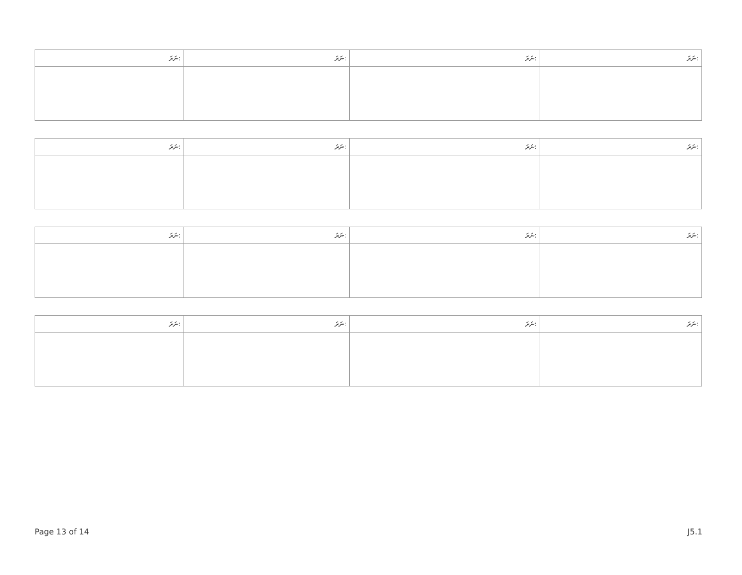| ނަރަ: | ނަރަ: | ނަރަ: | ނަރަ: |
| --- | --- | --- | --- |
| ނަރަ: | ނަރަ: | ނަރަ: | ނަރަ: |
| --- | --- | --- | --- |
| ނަރަ: | ނަރަ: | ނަރަ: | ނަރަ: |
| --- | --- | --- | --- |
| ނަރަ: | ނަރަ: | ނަރަ: | ނަރަ: |
| --- | --- | --- | --- |
Page 13 of 14 J5.1